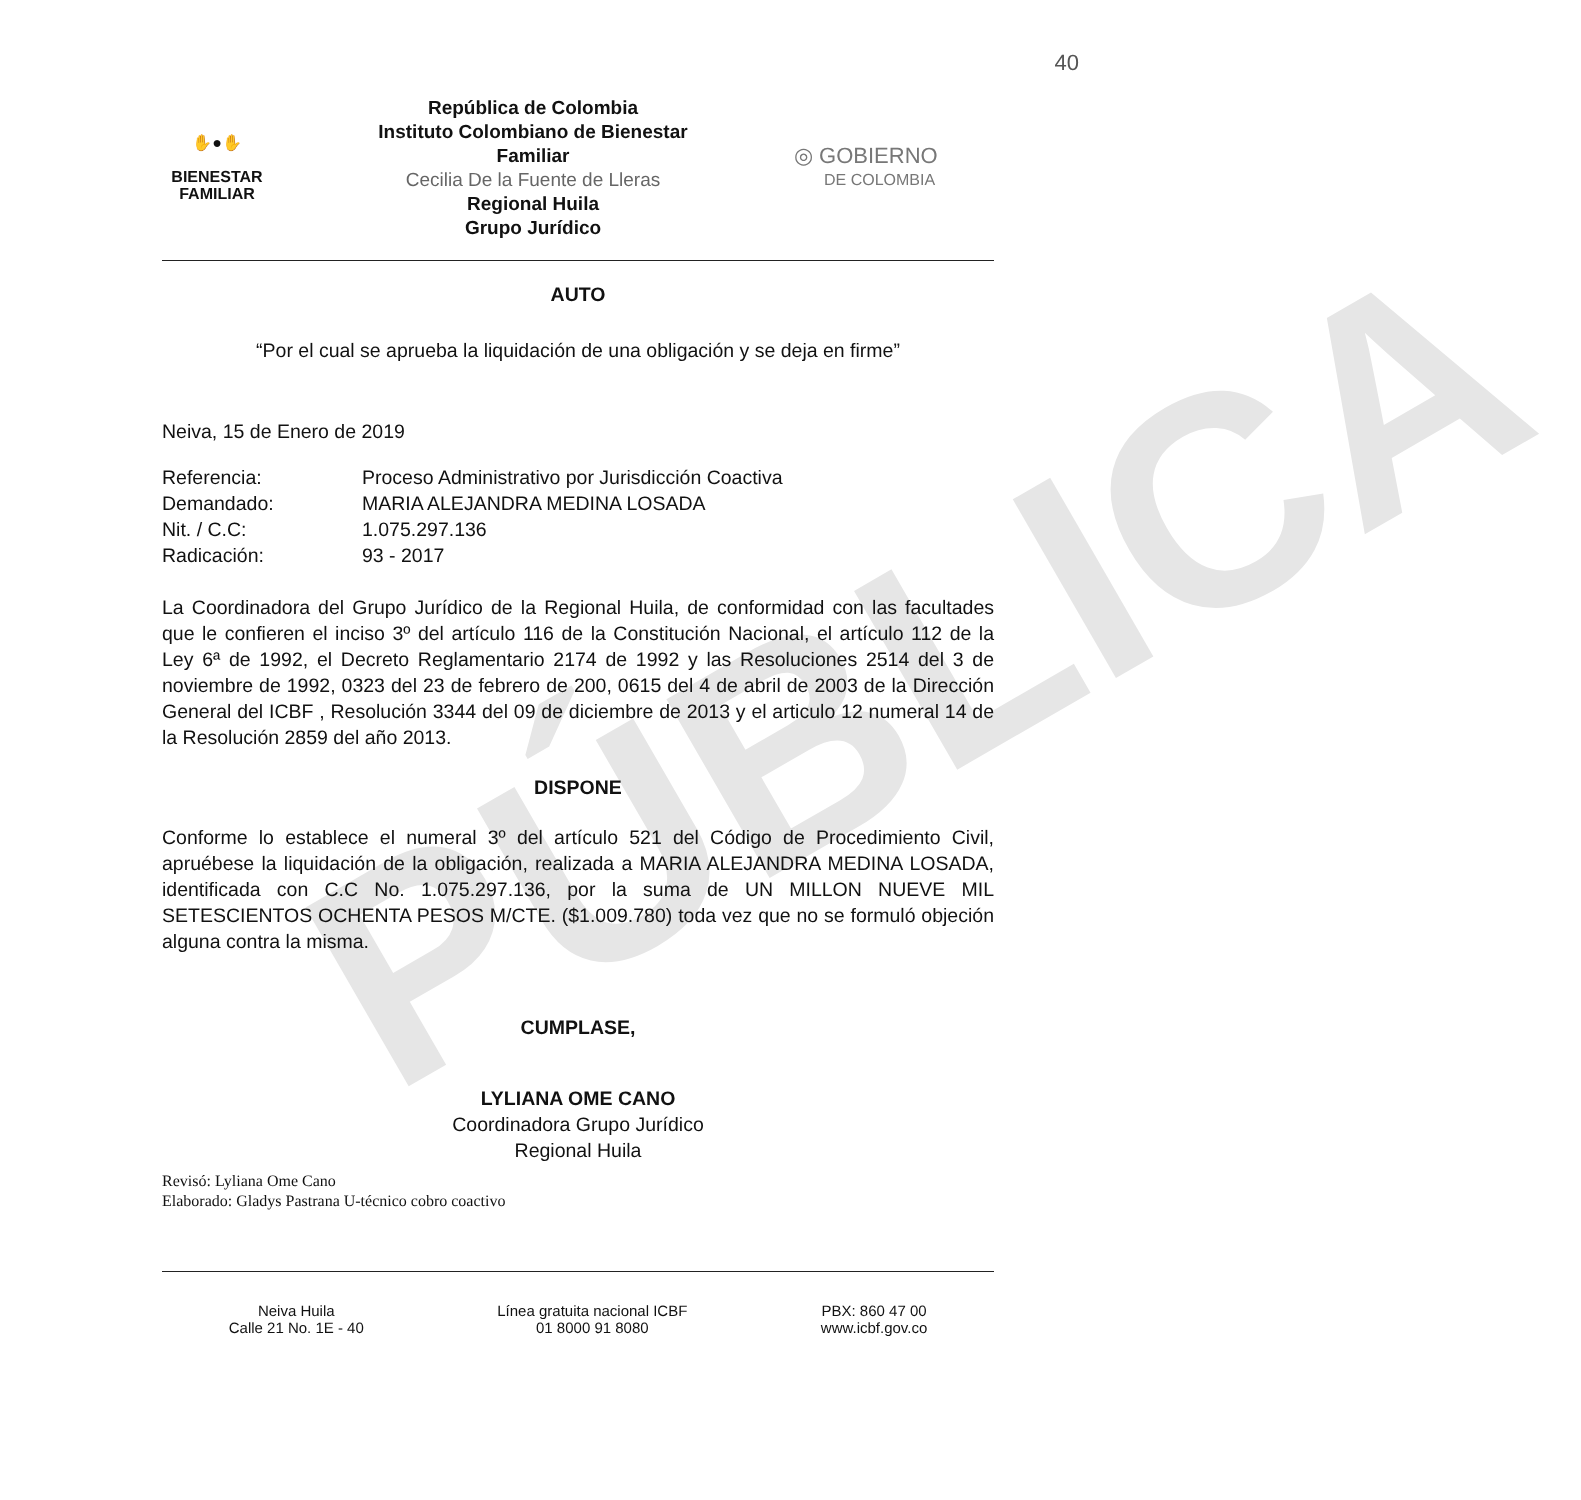PÚBLICA
40
✋●✋
BIENESTAR
FAMILIAR
República de Colombia
Instituto Colombiano de Bienestar
Familiar
Cecilia De la Fuente de Lleras
Regional Huila
Grupo Jurídico
◎ GOBIERNO
DE COLOMBIA
AUTO
“Por el cual se aprueba la liquidación de una obligación y se deja en firme”
Neiva, 15 de Enero de 2019
| Referencia: | Proceso Administrativo por Jurisdicción Coactiva |
| Demandado: | MARIA ALEJANDRA MEDINA LOSADA |
| Nit. / C.C: | 1.075.297.136 |
| Radicación: | 93 - 2017 |
La Coordinadora del Grupo Jurídico de la Regional Huila, de conformidad con las facultades que le confieren el inciso 3º del artículo 116 de la Constitución Nacional, el artículo 112 de la Ley 6ª de 1992, el Decreto Reglamentario 2174 de 1992 y las Resoluciones 2514 del 3 de noviembre de 1992, 0323 del 23 de febrero de 200, 0615 del 4 de abril de 2003 de la Dirección General del ICBF , Resolución 3344 del 09 de diciembre de 2013 y el articulo 12 numeral 14 de la Resolución 2859 del año 2013.
DISPONE
Conforme lo establece el numeral 3º del artículo 521 del Código de Procedimiento Civil, apruébese la liquidación de la obligación, realizada a MARIA ALEJANDRA MEDINA LOSADA, identificada con C.C No. 1.075.297.136, por la suma de UN MILLON NUEVE MIL SETESCIENTOS OCHENTA PESOS M/CTE. ($1.009.780) toda vez que no se formuló objeción alguna contra la misma.
CUMPLASE,
LYLIANA OME CANO
Coordinadora Grupo Jurídico
Regional Huila
Revisó: Lyliana Ome Cano
Elaborado: Gladys Pastrana U-técnico cobro coactivo
Neiva Huila
Calle 21 No. 1E - 40
Línea gratuita nacional ICBF
01 8000 91 8080
PBX: 860 47 00
www.icbf.gov.co